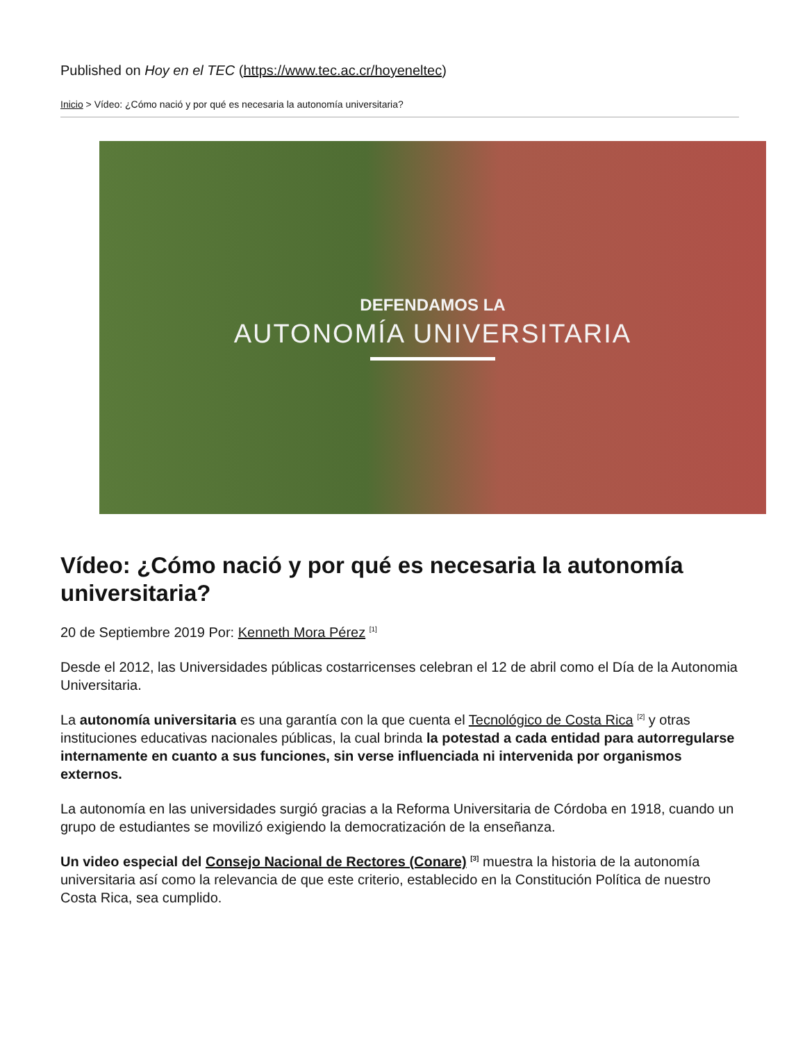Published on Hoy en el TEC (https://www.tec.ac.cr/hoyeneltec)
Inicio > Vídeo: ¿Cómo nació y por qué es necesaria la autonomía universitaria?
DEFENDAMOS LA
AUTONOMÍA UNIVERSITARIA
Vídeo: ¿Cómo nació y por qué es necesaria la autonomía universitaria?
20 de Septiembre 2019 Por: Kenneth Mora Pérez <sup>[1]</sup>
Desde el 2012, las Universidades públicas costarricenses celebran el 12 de abril como el Día de la Autonomia Universitaria.
La autonomía universitaria es una garantía con la que cuenta el Tecnológico de Costa Rica <sup>[2]</sup> y otras instituciones educativas nacionales públicas, la cual brinda la potestad a cada entidad para autorregularse internamente en cuanto a sus funciones, sin verse influenciada ni intervenida por organismos externos.
La autonomía en las universidades surgió gracias a la Reforma Universitaria de Córdoba en 1918, cuando un grupo de estudiantes se movilizó exigiendo la democratización de la enseñanza.
Un video especial del Consejo Nacional de Rectores (Conare) <sup>[3]</sup> muestra la historia de la autonomía universitaria así como la relevancia de que este criterio, establecido en la Constitución Política de nuestro Costa Rica, sea cumplido.